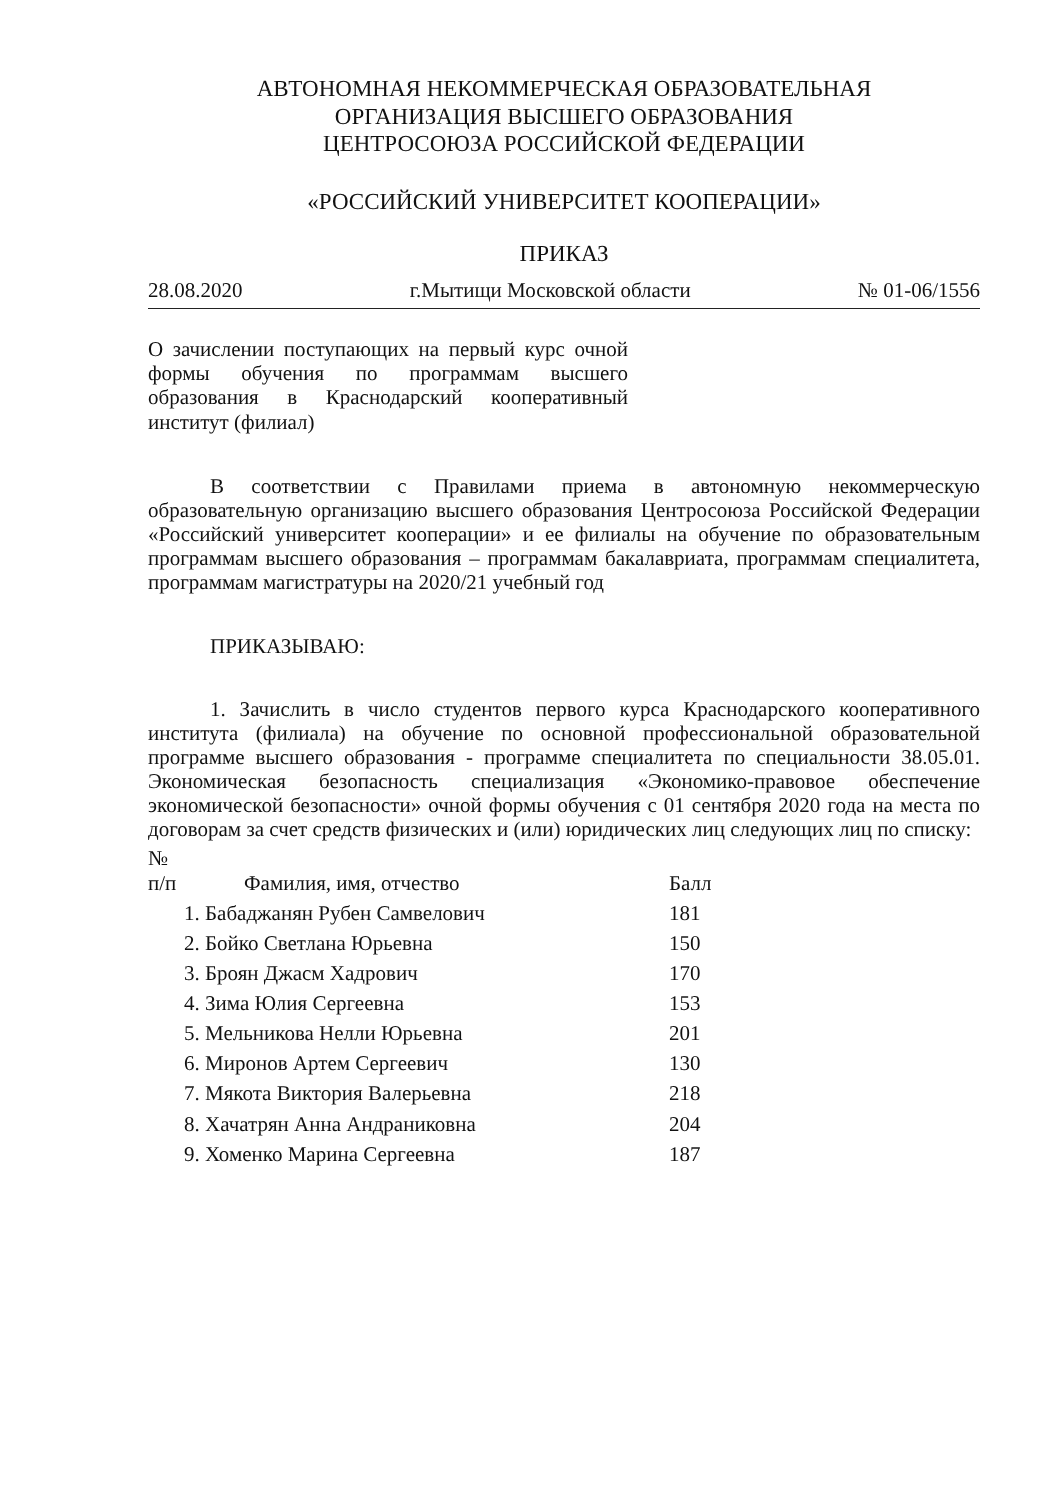АВТОНОМНАЯ НЕКОММЕРЧЕСКАЯ ОБРАЗОВАТЕЛЬНАЯ
ОРГАНИЗАЦИЯ ВЫСШЕГО ОБРАЗОВАНИЯ
ЦЕНТРОСОЮЗА РОССИЙСКОЙ ФЕДЕРАЦИИ
«РОССИЙСКИЙ УНИВЕРСИТЕТ КООПЕРАЦИИ»
ПРИКАЗ
28.08.2020 г.Мытищи Московской области № 01-06/1556
О зачислении поступающих на первый курс очной формы обучения по программам высшего образования в Краснодарский кооперативный институт (филиал)
В соответствии с Правилами приема в автономную некоммерческую образовательную организацию высшего образования Центросоюза Российской Федерации «Российский университет кооперации» и ее филиалы на обучение по образовательным программам высшего образования – программам бакалавриата, программам специалитета, программам магистратуры на 2020/21 учебный год
ПРИКАЗЫВАЮ:
1. Зачислить в число студентов первого курса Краснодарского кооперативного института (филиала) на обучение по основной профессиональной образовательной программе высшего образования - программе специалитета по специальности 38.05.01. Экономическая безопасность специализация «Экономико-правовое обеспечение экономической безопасности» очной формы обучения с 01 сентября 2020 года на места по договорам за счет средств физических и (или) юридических лиц следующих лиц по списку:
| № п/п | Фамилия, имя, отчество | Балл |
| --- | --- | --- |
| | 1. Бабаджанян Рубен Самвелович | 181 |
| | 2. Бойко Светлана Юрьевна | 150 |
| | 3. Броян Джасм Хадрович | 170 |
| | 4. Зима Юлия Сергеевна | 153 |
| | 5. Мельникова Нелли Юрьевна | 201 |
| | 6. Миронов Артем Сергеевич | 130 |
| | 7. Мякота Виктория Валерьевна | 218 |
| | 8. Хачатрян Анна Андраниковна | 204 |
| | 9. Хоменко Марина Сергеевна | 187 |